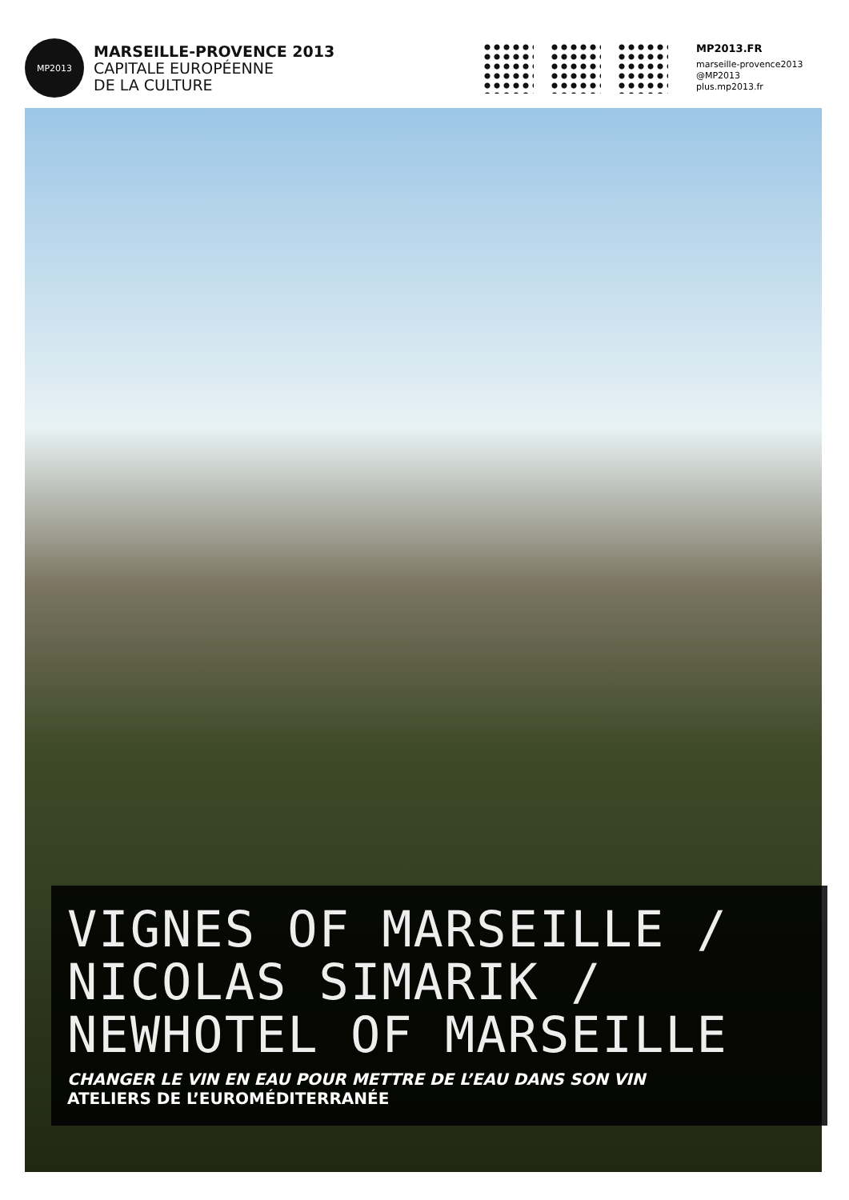MP2013
MARSEILLE-PROVENCE 2013
CAPITALE EUROPÉENNE
DE LA CULTURE
MP2013.FR
marseille-provence2013
@MP2013
plus.mp2013.fr
VIGNES OF MARSEILLE /
NICOLAS SIMARIK /
NEWHOTEL OF MARSEILLE
CHANGER LE VIN EN EAU POUR METTRE DE L’EAU DANS SON VIN
ATELIERS DE L’EUROMÉDITERRANÉE